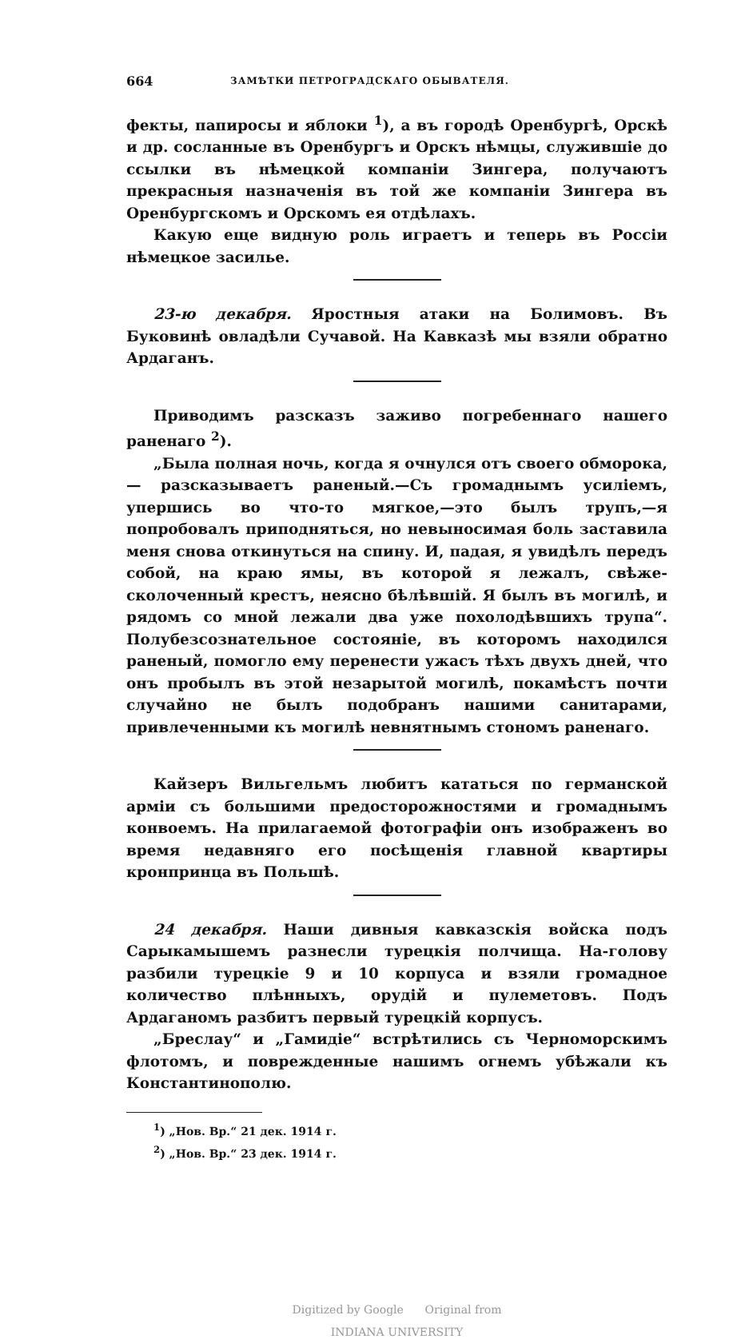664 ЗАМѢТКИ ПЕТРОГРАДСКАГО ОБЫВАТЕЛЯ.
фекты, папиросы и яблоки <sup>1</sup>), а въ городѣ Оренбургѣ, Орскѣ и др. сосланные въ Оренбургъ и Орскъ нѣмцы, служившіе до ссылки въ нѣмецкой компаніи Зингера, получаютъ прекрасныя назначенія въ той же компаніи Зингера въ Оренбургскомъ и Орскомъ ея отдѣлахъ.
Какую еще видную роль играетъ и теперь въ Россіи нѣмецкое засилье.
23-ю декабря. Яростныя атаки на Болимовъ. Въ Буковинѣ овладѣли Сучавой. На Кавказѣ мы взяли обратно Ардаганъ.
Приводимъ разсказъ заживо погребеннаго нашего раненаго <sup>2</sup>).
„Была полная ночь, когда я очнулся отъ своего обморока,— разсказываетъ раненый.—Съ громаднымъ усиліемъ, упершись во что-то мягкое,—это былъ трупъ,—я попробовалъ приподняться, но невыносимая боль заставила меня снова откинуться на спину. И, падая, я увидѣлъ передъ собой, на краю ямы, въ которой я лежалъ, свѣже-сколоченный крестъ, неясно бѣлѣвшій. Я былъ въ могилѣ, и рядомъ со мной лежали два уже похолодѣвшихъ трупа“. Полубезсознательное состояніе, въ которомъ находился раненый, помогло ему перенести ужасъ тѣхъ двухъ дней, что онъ пробылъ въ этой незарытой могилѣ, покамѣстъ почти случайно не былъ подобранъ нашими санитарами, привлеченными къ могилѣ невнятнымъ стономъ раненаго.
Кайзеръ Вильгельмъ любитъ кататься по германской арміи съ большими предосторожностями и громаднымъ конвоемъ. На прилагаемой фотографіи онъ изображенъ во время недавняго его посѣщенія главной квартиры кронпринца въ Польшѣ.
24 декабря. Наши дивныя кавказскія войска подъ Сарыкамышемъ разнесли турецкія полчища. На-голову разбили турецкіе 9 и 10 корпуса и взяли громадное количество плѣнныхъ, орудій и пулеметовъ. Подъ Ардаганомъ разбитъ первый турецкій корпусъ.
„Бреслау“ и „Гамидіе“ встрѣтились съ Черноморскимъ флотомъ, и поврежденные нашимъ огнемъ убѣжали къ Константинополю.
<sup>1</sup>) „Нов. Вр.“ 21 дек. 1914 г.
<sup>2</sup>) „Нов. Вр.“ 23 дек. 1914 г.
Digitized by Google Original from
INDIANA UNIVERSITY